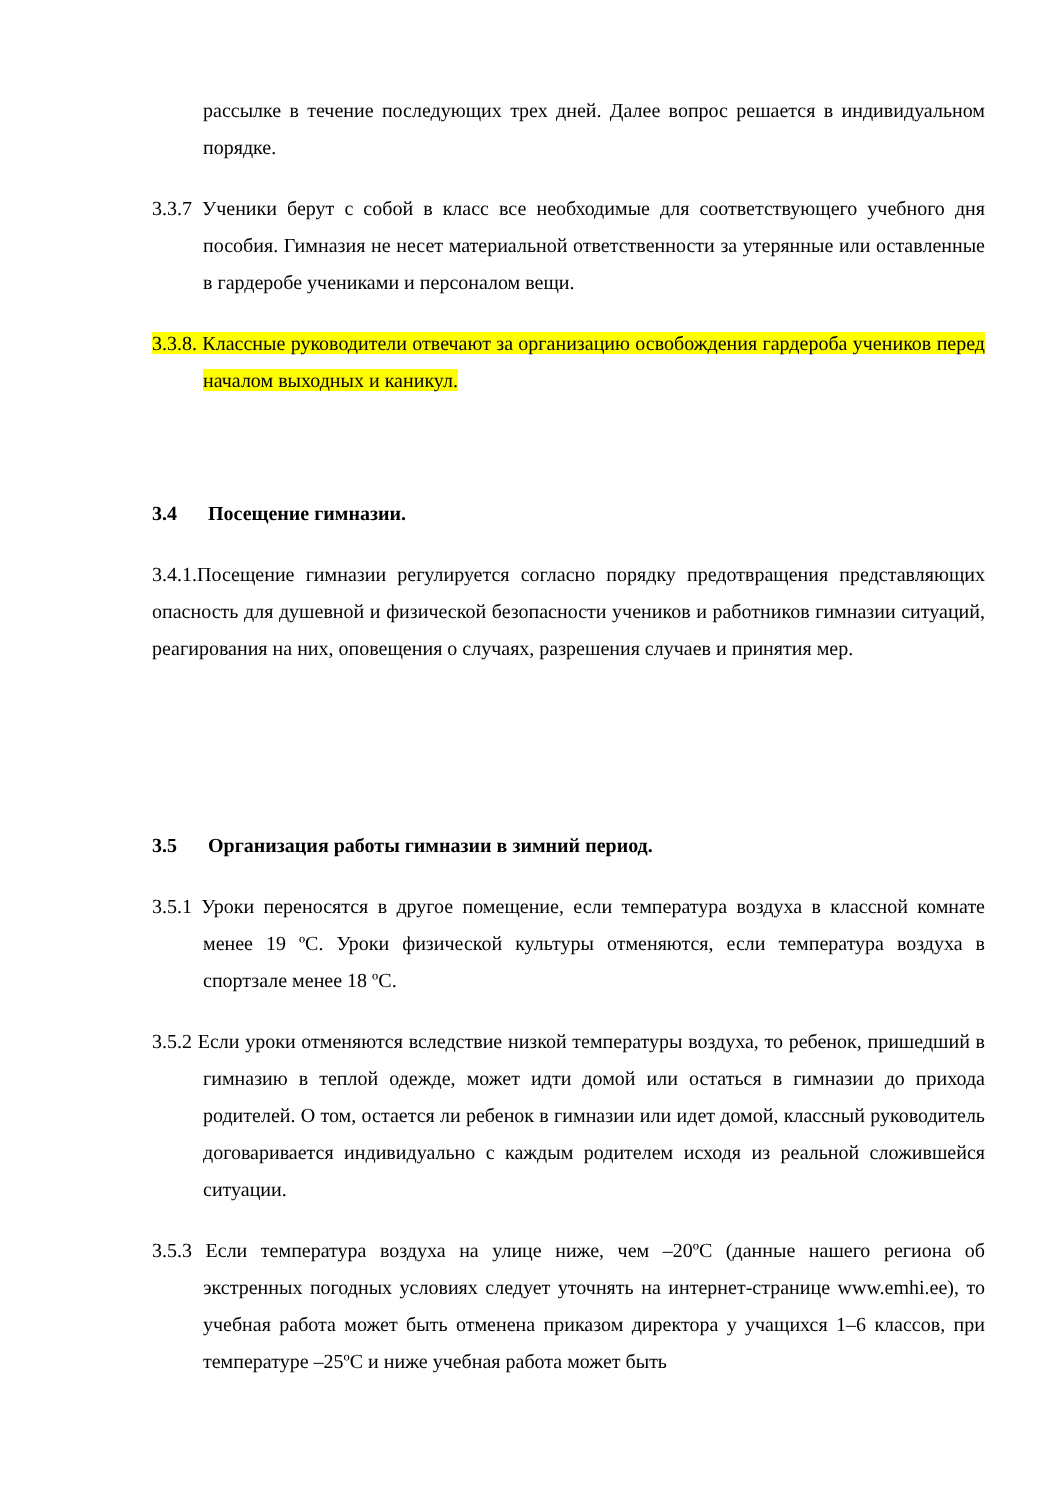рассылке в течение последующих трех дней. Далее вопрос решается в индивидуальном порядке.
3.3.7 Ученики берут с собой в класс все необходимые для соответствующего учебного дня пособия. Гимназия не несет материальной ответственности за утерянные или оставленные в гардеробе учениками и персоналом вещи.
3.3.8. Классные руководители отвечают за организацию освобождения гардероба учеников перед началом выходных и каникул.
3.4 Посещение гимназии.
3.4.1.Посещение гимназии регулируется согласно порядку предотвращения представляющих опасность для душевной и физической безопасности учеников и работников гимназии ситуаций, реагирования на них, оповещения о случаях, разрешения случаев и принятия мер.
3.5 Организация работы гимназии в зимний период.
3.5.1 Уроки переносятся в другое помещение, если температура воздуха в классной комнате менее 19 ºC. Уроки физической культуры отменяются, если температура воздуха в спортзале менее 18 ºC.
3.5.2 Если уроки отменяются вследствие низкой температуры воздуха, то ребенок, пришедший в гимназию в теплой одежде, может идти домой или остаться в гимназии до прихода родителей. О том, остается ли ребенок в гимназии или идет домой, классный руководитель договаривается индивидуально с каждым родителем исходя из реальной сложившейся ситуации.
3.5.3 Если температура воздуха на улице ниже, чем –20ºC (данные нашего региона об экстренных погодных условиях следует уточнять на интернет-странице www.emhi.ee), то учебная работа может быть отменена приказом директора у учащихся 1–6 классов, при температуре –25ºC и ниже учебная работа может быть